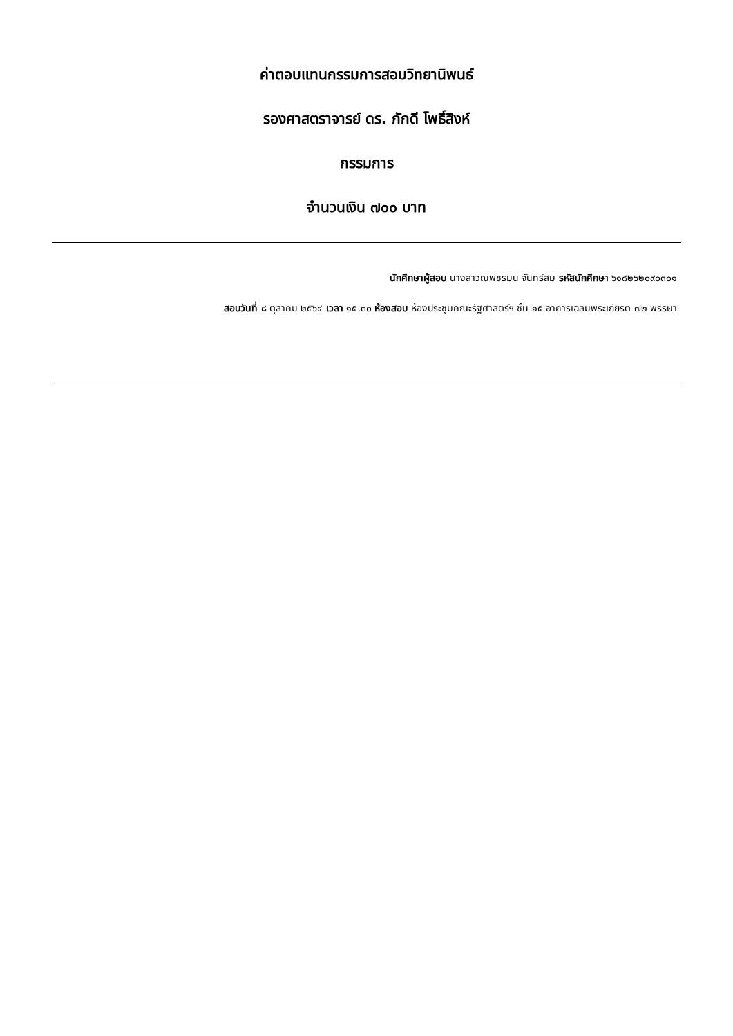ค่าตอบแทนกรรมการสอบวิทยานิพนธ์
รองศาสตราจารย์ ดร. ภักดี โพธิ์สิงห์
กรรมการ
จำนวนเงิน ๗๐๐ บาท
นักศึกษาผู้สอบ นางสาวณพชรมน จันทร์สม รหัสนักศึกษา ๖๑๘๒๖๒๐๙๐๓๐๑
สอบวันที่ ๘ ตุลาคม ๒๕๖๔ เวลา ๑๕.๓๐ ห้องสอบ ห้องประชุมคณะรัฐศาสตร์ฯ ชั้น ๑๕ อาคารเฉลิมพระเกียรติ ๗๒ พรรษา